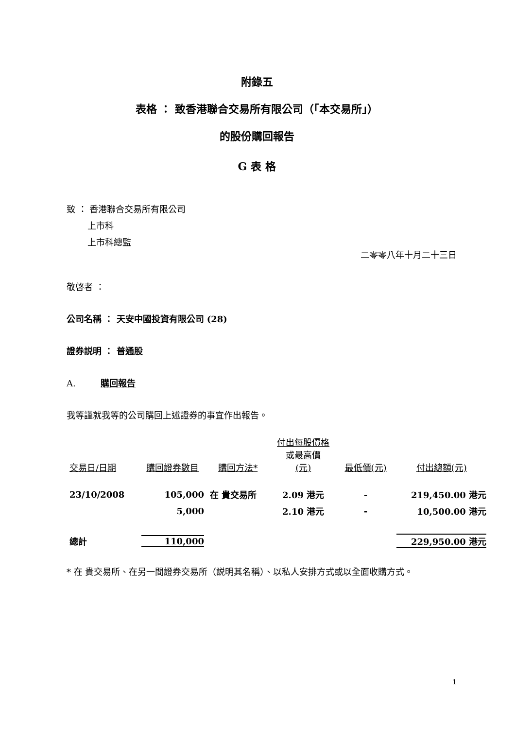附錄五
表格 ： 致香港聯合交易所有限公司（「本交易所」）
的股份購回報告
G 表 格
致 ： 香港聯合交易所有限公司
上市科
上市科總監
二零零八年十月二十三日
敬啓者 ：
公司名稱 ： 天安中國投資有限公司 (28)
證券説明 ： 普通股
A. 購回報告
我等謹就我等的公司購回上述證券的事宜作出報告。
| 交易日/日期 | 購回證券數目 | 購回方法* | 付出每股價格 或最高價 (元) | 最低價(元) | 付出總額(元) |
| --- | --- | --- | --- | --- | --- |
| 23/10/2008 | 105,000 | 在 貴交易所 | 2.09 港元 | - | 219,450.00 港元 |
| | 5,000 | | 2.10 港元 | - | 10,500.00 港元 |
| 總計 | 110,000 | | | | 229,950.00 港元 |
* 在 貴交易所、在另一間證券交易所（説明其名稱）、以私人安排方式或以全面收購方式。
1